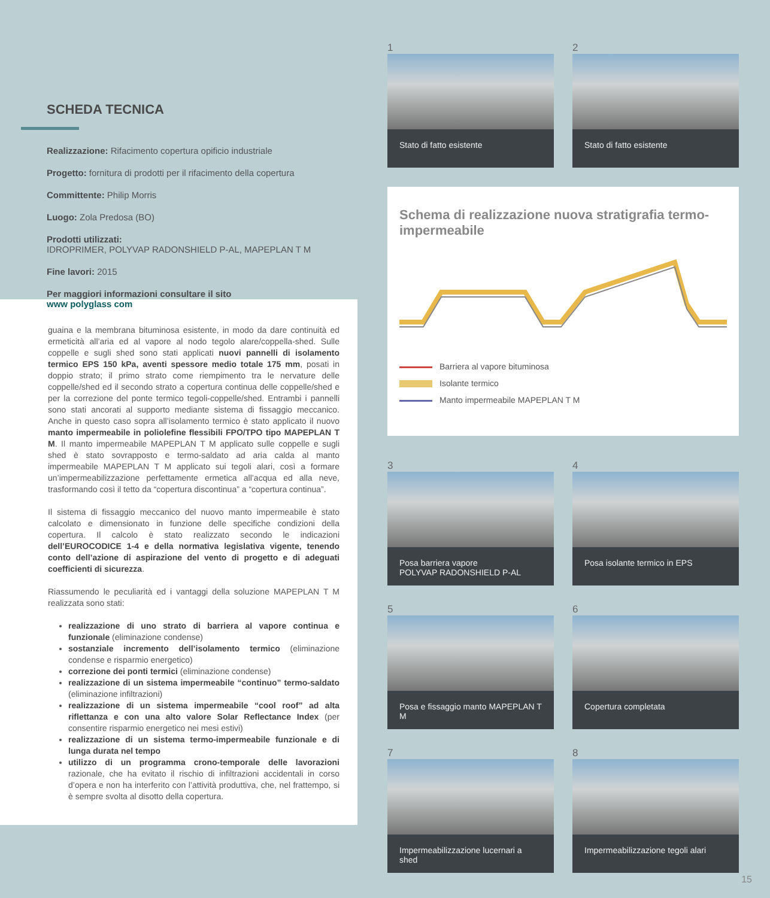SCHEDA TECNICA
Realizzazione: Rifacimento copertura opificio industriale
Progetto: fornitura di prodotti per il rifacimento della copertura
Committente: Philip Morris
Luogo: Zola Predosa (BO)
Prodotti utilizzati:
IDROPRIMER, POLYVAP RADONSHIELD P-AL, MAPEPLAN T M
Fine lavori: 2015
Per maggiori informazioni consultare il sito
www polyglass com
guaina e la membrana bituminosa esistente, in modo da dare continuità ed ermeticità all’aria ed al vapore al nodo tegolo alare/coppella-shed. Sulle coppelle e sugli shed sono stati applicati nuovi pannelli di isolamento termico EPS 150 kPa, aventi spessore medio totale 175 mm, posati in doppio strato; il primo strato come riempimento tra le nervature delle coppelle/shed ed il secondo strato a copertura continua delle coppelle/shed e per la correzione del ponte termico tegoli-coppelle/shed. Entrambi i pannelli sono stati ancorati al supporto mediante sistema di fissaggio meccanico. Anche in questo caso sopra all’isolamento termico è stato applicato il nuovo manto impermeabile in poliolefine flessibili FPO/TPO tipo MAPEPLAN T M. Il manto impermeabile MAPEPLAN T M applicato sulle coppelle e sugli shed è stato sovrapposto e termo-saldato ad aria calda al manto impermeabile MAPEPLAN T M applicato sui tegoli alari, così a formare un’impermeabilizzazione perfettamente ermetica all’acqua ed alla neve, trasformando così il tetto da “copertura discontinua” a “copertura continua”.
Il sistema di fissaggio meccanico del nuovo manto impermeabile è stato calcolato e dimensionato in funzione delle specifiche condizioni della copertura. Il calcolo è stato realizzato secondo le indicazioni dell’EUROCODICE 1-4 e della normativa legislativa vigente, tenendo conto dell’azione di aspirazione del vento di progetto e di adeguati coefficienti di sicurezza.
Riassumendo le peculiarità ed i vantaggi della soluzione MAPEPLAN T M realizzata sono stati:
realizzazione di uno strato di barriera al vapore continua e funzionale (eliminazione condense)
sostanziale incremento dell’isolamento termico (eliminazione condense e risparmio energetico)
correzione dei ponti termici (eliminazione condense)
realizzazione di un sistema impermeabile “continuo” termo-saldato (eliminazione infiltrazioni)
realizzazione di un sistema impermeabile “cool roof” ad alta riflettanza e con una alto valore Solar Reflectance Index (per consentire risparmio energetico nei mesi estivi)
realizzazione di un sistema termo-impermeabile funzionale e di lunga durata nel tempo
utilizzo di un programma crono-temporale delle lavorazioni razionale, che ha evitato il rischio di infiltrazioni accidentali in corso d’opera e non ha interferito con l’attività produttiva, che, nel frattempo, si è sempre svolta al disotto della copertura.
1
Stato di fatto esistente
2
Stato di fatto esistente
Schema di realizzazione nuova stratigrafia termo-impermeabile
Barriera al vapore bituminosa
Isolante termico
Manto impermeabile MAPEPLAN T M
3
Posa barriera vapore
POLYVAP RADONSHIELD P-AL
4
Posa isolante termico in EPS
5
Posa e fissaggio manto MAPEPLAN T M
6
Copertura completata
7
Impermeabilizzazione lucernari a shed
8
Impermeabilizzazione tegoli alari
15